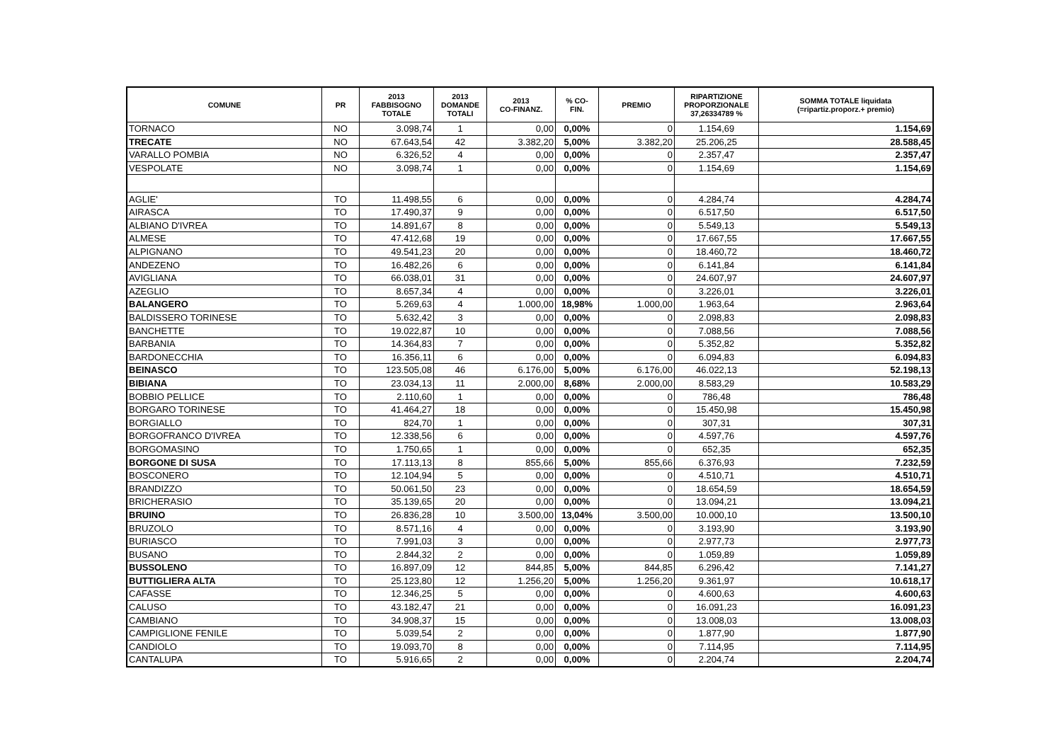| COMUNE | PR | 2013 FABBISOGNO TOTALE | 2013 DOMANDE TOTALI | 2013 CO-FINANZ. | % CO- FIN. | PREMIO | RIPARTIZIONE PROPORZIONALE 37,26334789 % | SOMMA TOTALE liquidata (=ripartiz.proporz.+ premio) |
| --- | --- | --- | --- | --- | --- | --- | --- | --- |
| TORNACO | NO | 3.098,74 | 1 | 0,00 | 0,00% | 0 | 1.154,69 | 1.154,69 |
| TRECATE | NO | 67.643,54 | 42 | 3.382,20 | 5,00% | 3.382,20 | 25.206,25 | 28.588,45 |
| VARALLO POMBIA | NO | 6.326,52 | 4 | 0,00 | 0,00% | 0 | 2.357,47 | 2.357,47 |
| VESPOLATE | NO | 3.098,74 | 1 | 0,00 | 0,00% | 0 | 1.154,69 | 1.154,69 |
| AGLIE' | TO | 11.498,55 | 6 | 0,00 | 0,00% | 0 | 4.284,74 | 4.284,74 |
| AIRASCA | TO | 17.490,37 | 9 | 0,00 | 0,00% | 0 | 6.517,50 | 6.517,50 |
| ALBIANO D'IVREA | TO | 14.891,67 | 8 | 0,00 | 0,00% | 0 | 5.549,13 | 5.549,13 |
| ALMESE | TO | 47.412,68 | 19 | 0,00 | 0,00% | 0 | 17.667,55 | 17.667,55 |
| ALPIGNANO | TO | 49.541,23 | 20 | 0,00 | 0,00% | 0 | 18.460,72 | 18.460,72 |
| ANDEZENO | TO | 16.482,26 | 6 | 0,00 | 0,00% | 0 | 6.141,84 | 6.141,84 |
| AVIGLIANA | TO | 66.038,01 | 31 | 0,00 | 0,00% | 0 | 24.607,97 | 24.607,97 |
| AZEGLIO | TO | 8.657,34 | 4 | 0,00 | 0,00% | 0 | 3.226,01 | 3.226,01 |
| BALANGERO | TO | 5.269,63 | 4 | 1.000,00 | 18,98% | 1.000,00 | 1.963,64 | 2.963,64 |
| BALDISSERO TORINESE | TO | 5.632,42 | 3 | 0,00 | 0,00% | 0 | 2.098,83 | 2.098,83 |
| BANCHETTE | TO | 19.022,87 | 10 | 0,00 | 0,00% | 0 | 7.088,56 | 7.088,56 |
| BARBANIA | TO | 14.364,83 | 7 | 0,00 | 0,00% | 0 | 5.352,82 | 5.352,82 |
| BARDONECCHIA | TO | 16.356,11 | 6 | 0,00 | 0,00% | 0 | 6.094,83 | 6.094,83 |
| BEINASCO | TO | 123.505,08 | 46 | 6.176,00 | 5,00% | 6.176,00 | 46.022,13 | 52.198,13 |
| BIBIANA | TO | 23.034,13 | 11 | 2.000,00 | 8,68% | 2.000,00 | 8.583,29 | 10.583,29 |
| BOBBIO PELLICE | TO | 2.110,60 | 1 | 0,00 | 0,00% | 0 | 786,48 | 786,48 |
| BORGARO TORINESE | TO | 41.464,27 | 18 | 0,00 | 0,00% | 0 | 15.450,98 | 15.450,98 |
| BORGIALLO | TO | 824,70 | 1 | 0,00 | 0,00% | 0 | 307,31 | 307,31 |
| BORGOFRANCO D'IVREA | TO | 12.338,56 | 6 | 0,00 | 0,00% | 0 | 4.597,76 | 4.597,76 |
| BORGOMASINO | TO | 1.750,65 | 1 | 0,00 | 0,00% | 0 | 652,35 | 652,35 |
| BORGONE DI SUSA | TO | 17.113,13 | 8 | 855,66 | 5,00% | 855,66 | 6.376,93 | 7.232,59 |
| BOSCONERO | TO | 12.104,94 | 5 | 0,00 | 0,00% | 0 | 4.510,71 | 4.510,71 |
| BRANDIZZO | TO | 50.061,50 | 23 | 0,00 | 0,00% | 0 | 18.654,59 | 18.654,59 |
| BRICHERASIO | TO | 35.139,65 | 20 | 0,00 | 0,00% | 0 | 13.094,21 | 13.094,21 |
| BRUINO | TO | 26.836,28 | 10 | 3.500,00 | 13,04% | 3.500,00 | 10.000,10 | 13.500,10 |
| BRUZOLO | TO | 8.571,16 | 4 | 0,00 | 0,00% | 0 | 3.193,90 | 3.193,90 |
| BURIASCO | TO | 7.991,03 | 3 | 0,00 | 0,00% | 0 | 2.977,73 | 2.977,73 |
| BUSANO | TO | 2.844,32 | 2 | 0,00 | 0,00% | 0 | 1.059,89 | 1.059,89 |
| BUSSOLENO | TO | 16.897,09 | 12 | 844,85 | 5,00% | 844,85 | 6.296,42 | 7.141,27 |
| BUTTIGLIERA ALTA | TO | 25.123,80 | 12 | 1.256,20 | 5,00% | 1.256,20 | 9.361,97 | 10.618,17 |
| CAFASSE | TO | 12.346,25 | 5 | 0,00 | 0,00% | 0 | 4.600,63 | 4.600,63 |
| CALUSO | TO | 43.182,47 | 21 | 0,00 | 0,00% | 0 | 16.091,23 | 16.091,23 |
| CAMBIANO | TO | 34.908,37 | 15 | 0,00 | 0,00% | 0 | 13.008,03 | 13.008,03 |
| CAMPIGLIONE FENILE | TO | 5.039,54 | 2 | 0,00 | 0,00% | 0 | 1.877,90 | 1.877,90 |
| CANDIOLO | TO | 19.093,70 | 8 | 0,00 | 0,00% | 0 | 7.114,95 | 7.114,95 |
| CANTALUPA | TO | 5.916,65 | 2 | 0,00 | 0,00% | 0 | 2.204,74 | 2.204,74 |